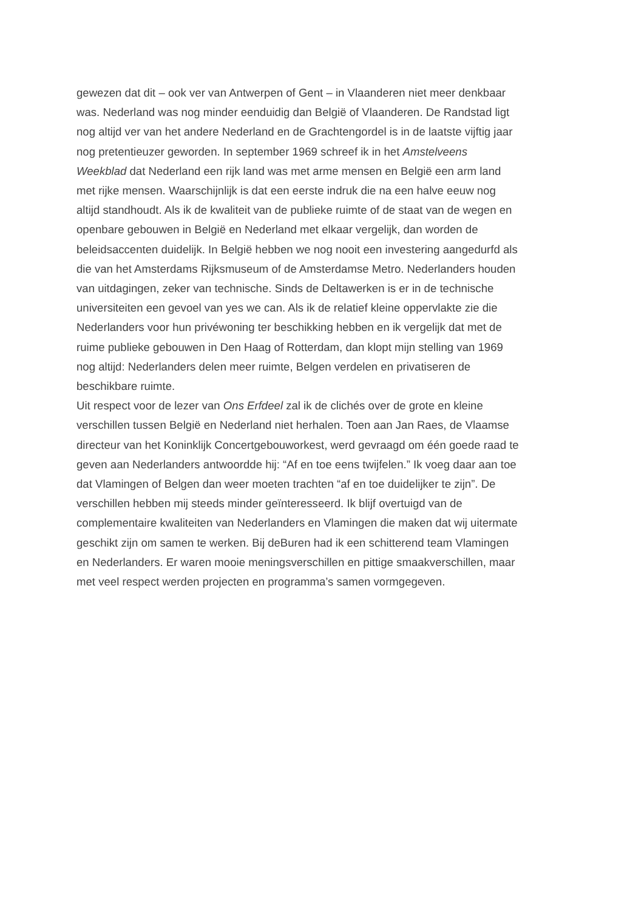gewezen dat dit – ook ver van Antwerpen of Gent – in Vlaanderen niet meer denkbaar
was. Nederland was nog minder eenduidig dan België of Vlaanderen. De Randstad ligt
nog altijd ver van het andere Nederland en de Grachtengordel is in de laatste vijftig jaar
nog pretentieuzer geworden. In september 1969 schreef ik in het Amstelveens
Weekblad dat Nederland een rijk land was met arme mensen en België een arm land
met rijke mensen. Waarschijnlijk is dat een eerste indruk die na een halve eeuw nog
altijd standhoudt. Als ik de kwaliteit van de publieke ruimte of de staat van de wegen en
openbare gebouwen in België en Nederland met elkaar vergelijk, dan worden de
beleidsaccenten duidelijk. In België hebben we nog nooit een investering aangedurfd als
die van het Amsterdams Rijksmuseum of de Amsterdamse Metro. Nederlanders houden
van uitdagingen, zeker van technische. Sinds de Deltawerken is er in de technische
universiteiten een gevoel van yes we can. Als ik de relatief kleine oppervlakte zie die
Nederlanders voor hun privéwoning ter beschikking hebben en ik vergelijk dat met de
ruime publieke gebouwen in Den Haag of Rotterdam, dan klopt mijn stelling van 1969
nog altijd: Nederlanders delen meer ruimte, Belgen verdelen en privatiseren de
beschikbare ruimte.
Uit respect voor de lezer van Ons Erfdeel zal ik de clichés over de grote en kleine
verschillen tussen België en Nederland niet herhalen. Toen aan Jan Raes, de Vlaamse
directeur van het Koninklijk Concertgebouworkest, werd gevraagd om één goede raad te
geven aan Nederlanders antwoordde hij: “Af en toe eens twijfelen.” Ik voeg daar aan toe
dat Vlamingen of Belgen dan weer moeten trachten “af en toe duidelijker te zijn”. De
verschillen hebben mij steeds minder geïnteresseerd. Ik blijf overtuigd van de
complementaire kwaliteiten van Nederlanders en Vlamingen die maken dat wij uitermate
geschikt zijn om samen te werken. Bij deBuren had ik een schitterend team Vlamingen
en Nederlanders. Er waren mooie meningsverschillen en pittige smaakverschillen, maar
met veel respect werden projecten en programma’s samen vormgegeven.